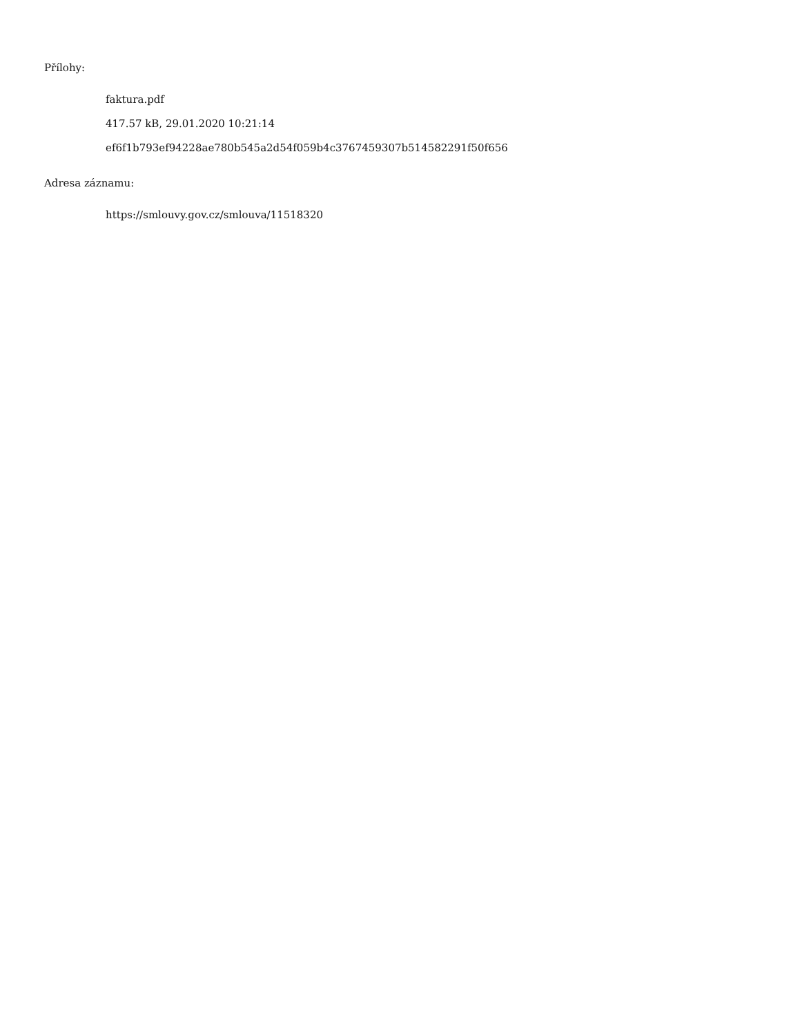Přílohy:
faktura.pdf
417.57 kB, 29.01.2020 10:21:14
ef6f1b793ef94228ae780b545a2d54f059b4c3767459307b514582291f50f656
Adresa záznamu:
https://smlouvy.gov.cz/smlouva/11518320